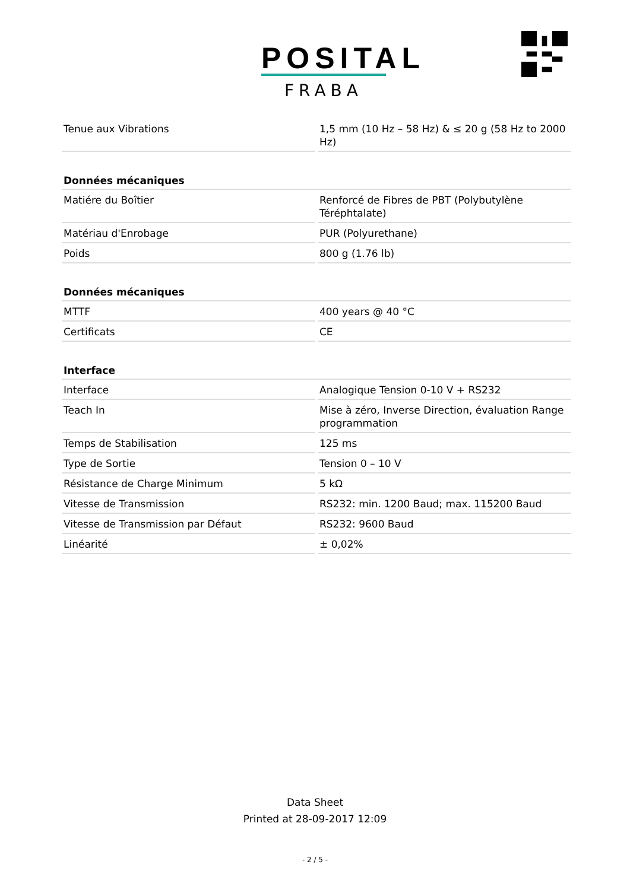POSITAL
FRABA
| Tenue aux Vibrations | 1,5 mm (10 Hz – 58 Hz) & ≤ 20 g (58 Hz to 2000 Hz) |
| Données mécaniques | |
| Matiére du Boîtier | Renforcé de Fibres de PBT (Polybutylène Téréphtalate) |
| Matériau d'Enrobage | PUR (Polyurethane) |
| Poids | 800 g (1.76 lb) |
| Données mécaniques | |
| MTTF | 400 years @ 40 °C |
| Certificats | CE |
| Interface | |
| Interface | Analogique Tension 0-10 V + RS232 |
| Teach In | Mise à zéro, Inverse Direction, évaluation Range programmation |
| Temps de Stabilisation | 125 ms |
| Type de Sortie | Tension 0 – 10 V |
| Résistance de Charge Minimum | 5 kΩ |
| Vitesse de Transmission | RS232: min. 1200 Baud; max. 115200 Baud |
| Vitesse de Transmission par Défaut | RS232: 9600 Baud |
| Linéarité | ± 0,02% |
Data Sheet
Printed at 28-09-2017 12:09
- 2 / 5 -